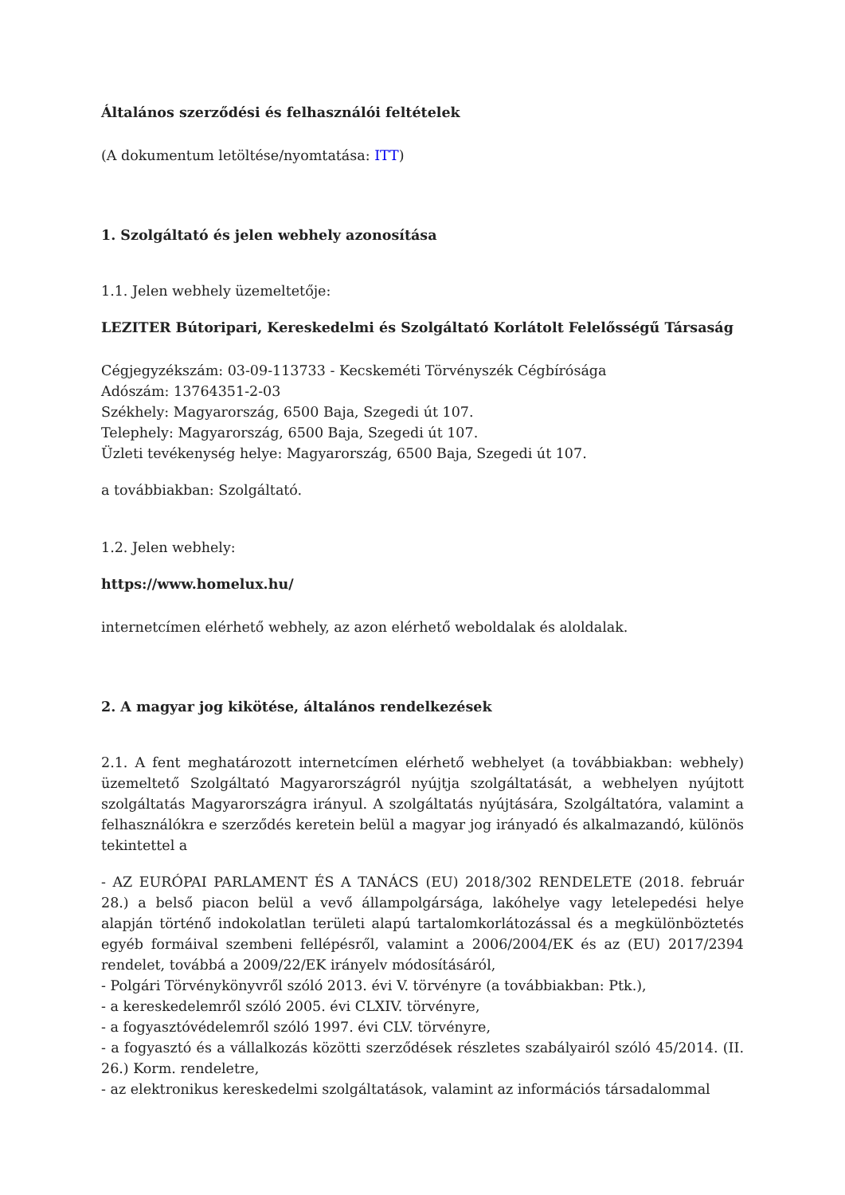Általános szerződési és felhasználói feltételek
(A dokumentum letöltése/nyomtatása: ITT)
1. Szolgáltató és jelen webhely azonosítása
1.1. Jelen webhely üzemeltetője:
LEZITER Bútoripari, Kereskedelmi és Szolgáltató Korlátolt Felelősségű Társaság
Cégjegyzékszám: 03-09-113733 - Kecskeméti Törvényszék Cégbírósága
Adószám: 13764351-2-03
Székhely: Magyarország, 6500 Baja, Szegedi út 107.
Telephely: Magyarország, 6500 Baja, Szegedi út 107.
Üzleti tevékenység helye: Magyarország, 6500 Baja, Szegedi út 107.
a továbbiakban: Szolgáltató.
1.2. Jelen webhely:
https://www.homelux.hu/
internetcímen elérhető webhely, az azon elérhető weboldalak és aloldalak.
2. A magyar jog kikötése, általános rendelkezések
2.1. A fent meghatározott internetcímen elérhető webhelyet (a továbbiakban: webhely) üzemeltető Szolgáltató Magyarországról nyújtja szolgáltatását, a webhelyen nyújtott szolgáltatás Magyarországra irányul. A szolgáltatás nyújtására, Szolgáltatóra, valamint a felhasználókra e szerződés keretein belül a magyar jog irányadó és alkalmazandó, különös tekintettel a
- AZ EURÓPAI PARLAMENT ÉS A TANÁCS (EU) 2018/302 RENDELETE (2018. február 28.) a belső piacon belül a vevő állampolgársága, lakóhelye vagy letelepedési helye alapján történő indokolatlan területi alapú tartalomkorlátozással és a megkülönböztetés egyéb formáival szembeni fellépésről, valamint a 2006/2004/EK és az (EU) 2017/2394 rendelet, továbbá a 2009/22/EK irányelv módosításáról,
- Polgári Törvénykönyvről szóló 2013. évi V. törvényre (a továbbiakban: Ptk.),
- a kereskedelemről szóló 2005. évi CLXIV. törvényre,
- a fogyasztóvédelemről szóló 1997. évi CLV. törvényre,
- a fogyasztó és a vállalkozás közötti szerződések részletes szabályairól szóló 45/2014. (II. 26.) Korm. rendeletre,
- az elektronikus kereskedelmi szolgáltatások, valamint az információs társadalommal